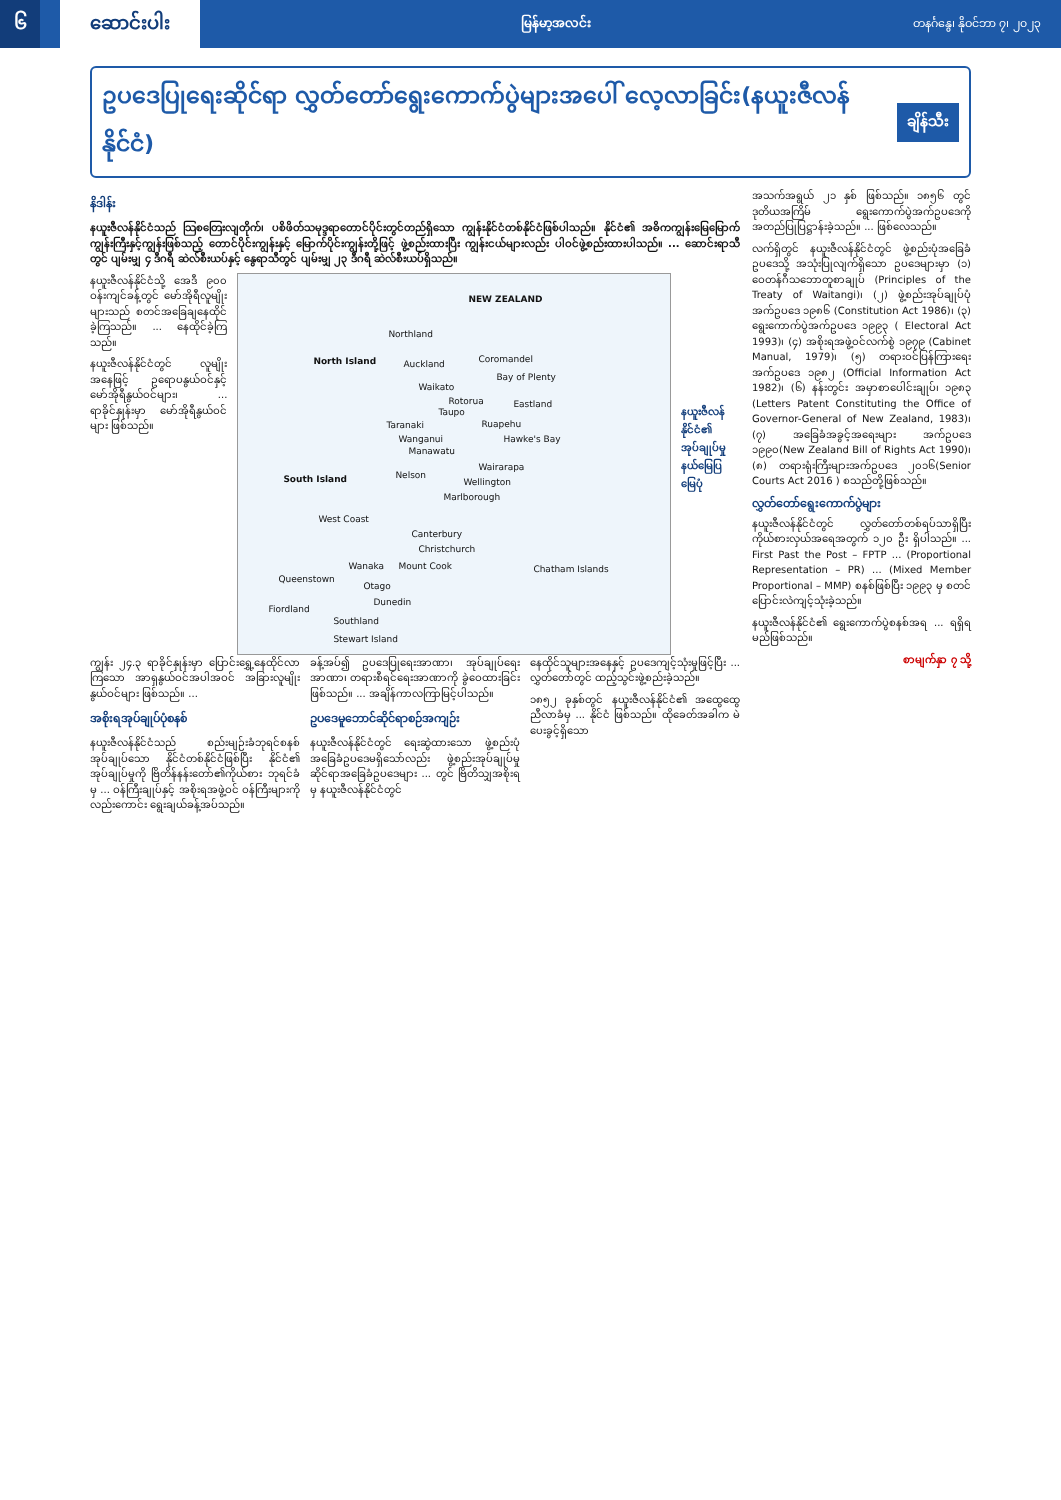၆
ဆောင်းပါး
မြန်မာ့အလင်း တနင်္ဂနွေ၊ နိုဝင်ဘာ ၇၊ ၂၀၂၃
ဥပဒေပြုရေးဆိုင်ရာ လွှတ်တော်ရွေးကောက်ပွဲများအပေါ် လေ့လာခြင်း(နယူးဇီလန်နိုင်ငံ)
ချိန်သီး
နိဒါန်း
နယူးဇီလန်နိုင်ငံသည် သြစတြေးလျတိုက်၊ ပစိဖိတ်သမုဒ္ဒရာတောင်ပိုင်းတွင်တည်ရှိသော ကျွန်းနိုင်ငံတစ်နိုင်ငံဖြစ်ပါသည်။ နိုင်ငံ၏ အဓိကကျွန်းမြေမြောက်ကျွန်းကြီးနှင့်ကျွန်းဖြစ်သည့် တောင်ပိုင်းကျွန်းနှင့် မြောက်ပိုင်းကျွန်းတို့ဖြင့် ဖွဲ့စည်းထားပြီး ကျွန်းငယ်များလည်း ပါဝင်ဖွဲ့စည်းထားပါသည်။ ... ဆောင်းရာသီတွင် ပျမ်းမျှ ၄ ဒီဂရီ ဆဲလ်စီးယပ်နှင့် နွေရာသီတွင် ပျမ်းမျှ ၂၃ ဒီဂရီ ဆဲလ်စီးယပ်ရှိသည်။
နယူးဇီလန်နိုင်ငံသို့ အေဒီ ၉၀၀ ဝန်းကျင်ခန့်တွင် မော်အိုရီလူမျိုးများသည် စတင်အခြေချနေထိုင်ခဲ့ကြသည်။ ... နေထိုင်ခဲ့ကြသည်။
နယူးဇီလန်နိုင်ငံတွင် လူမျိုးအနေဖြင့် ဥရောပနွယ်ဝင်နှင့် မော်အိုရီနွယ်ဝင်များ၊ ... ရာခိုင်နှုန်းမှာ မော်အိုရီနွယ်ဝင်များ ဖြစ်သည်။
NEW ZEALAND
Northland
North Island Auckland Coromandel
Bay of Plenty
Waikato
Rotorua Eastland
Taupo
Taranaki Ruapehu
Wanganui Hawke's Bay
Manawatu
Wairarapa
South Island Nelson
Wellington
Marlborough
West Coast
Canterbury
Christchurch
Wanaka Mount Cook Chatham Islands
Queenstown
Otago
Dunedin
Fiordland
Southland
Stewart Island
နယူးဇီလန် နိုင်ငံ၏ အုပ်ချုပ်မှု နယ်မြေပြ မြေပုံ
ကျွန်း ၂၄.၃ ရာခိုင်နှုန်းမှာ ပြောင်းရွှေ့နေထိုင်လာကြသော အာရှနွယ်ဝင်အပါအဝင် အခြားလူမျိုးနွယ်ဝင်များ ဖြစ်သည်။ ...
အစိုးရအုပ်ချုပ်ပုံစနစ်
နယူးဇီလန်နိုင်ငံသည် စည်းမျဉ်းခံဘုရင်စနစ်အုပ်ချုပ်သော နိုင်ငံတစ်နိုင်ငံဖြစ်ပြီး နိုင်ငံ၏ အုပ်ချုပ်မှုကို ဗြိတိန်နန်းတော်၏ကိုယ်စား ဘုရင်ခံမှ ... ဝန်ကြီးချုပ်နှင့် အစိုးရအဖွဲ့ဝင် ဝန်ကြီးများကို လည်းကောင်း ရွေးချယ်ခန့်အပ်သည်။
ခန့်အပ်၍ ဥပဒေပြုရေးအာဏာ၊ အုပ်ချုပ်ရေးအာဏာ၊ တရားစီရင်ရေးအာဏာကို ခွဲဝေထားခြင်းဖြစ်သည်။ ... အချိန်ကာလကြာမြင့်ပါသည်။
ဥပဒေမူဘောင်ဆိုင်ရာစဉ်အကျဉ်း
နယူးဇီလန်နိုင်ငံတွင် ရေးဆွဲထားသော ဖွဲ့စည်းပုံအခြေခံဥပဒေမရှိသော်လည်း ဖွဲ့စည်းအုပ်ချုပ်မှုဆိုင်ရာအခြေခံဥပဒေများ ... တွင် ဗြိတိသျှအစိုးရမှ နယူးဇီလန်နိုင်ငံတွင်
နေထိုင်သူများအနေနှင့် ဥပဒေကျင့်သုံးမှုဖြင့်ပြီး ... လွှတ်တော်တွင် ထည့်သွင်းဖွဲ့စည်းခဲ့သည်။
၁၈၅၂ ခုနှစ်တွင် နယူးဇီလန်နိုင်ငံ၏ အထွေထွေညီလာခံမှ ... နိုင်ငံ ဖြစ်သည်။ ထိုခေတ်အခါက မဲပေးခွင့်ရှိသော
အသက်အရွယ် ၂၁ နှစ် ဖြစ်သည်။ ၁၈၅၆ တွင် ဒုတိယအကြိမ် ရွေးကောက်ပွဲအက်ဥပဒေကို အတည်ပြုပြဋ္ဌာန်းခဲ့သည်။ ... ဖြစ်လေသည်။
လက်ရှိတွင် နယူးဇီလန်နိုင်ငံတွင် ဖွဲ့စည်းပုံအခြေခံဥပဒေသို့ အသုံးပြုလျက်ရှိသော ဥပဒေများမှာ (၁) ဝေတန်ဂီသဘောတူစာချုပ် (Principles of the Treaty of Waitangi)၊ (၂) ဖွဲ့စည်းအုပ်ချုပ်ပုံ အက်ဥပဒေ ၁၉၈၆ (Constitution Act 1986)၊ (၃) ရွေးကောက်ပွဲအက်ဥပဒေ ၁၉၉၃ ( Electoral Act 1993)၊ (၄) အစိုးရအဖွဲ့ဝင်လက်စွဲ ၁၉၇၉ (Cabinet Manual, 1979)၊ (၅) တရားဝင်ပြန်ကြားရေး အက်ဥပဒေ ၁၉၈၂ (Official Information Act 1982)၊ (၆) နန်းတွင်း အမှာစာပေါင်းချုပ်၊ ၁၉၈၃ (Letters Patent Constituting the Office of Governor-General of New Zealand, 1983)၊ (၇) အခြေခံအခွင့်အရေးများ အက်ဥပဒေ ၁၉၉၀(New Zealand Bill of Rights Act 1990)၊ (၈) တရားရုံးကြီးများအက်ဥပဒေ ၂၀၁၆(Senior Courts Act 2016 ) စသည်တို့ဖြစ်သည်။
လွှတ်တော်ရွေးကောက်ပွဲများ
နယူးဇီလန်နိုင်ငံတွင် လွှတ်တော်တစ်ရပ်သာရှိပြီး ကိုယ်စားလှယ်အရေအတွက် ၁၂၀ ဦး ရှိပါသည်။ ... First Past the Post – FPTP ... (Proportional Representation – PR) ... (Mixed Member Proportional – MMP) စနစ်ဖြစ်ပြီး ၁၉၉၃ မှ စတင်ပြောင်းလဲကျင့်သုံးခဲ့သည်။
နယူးဇီလန်နိုင်ငံ၏ ရွေးကောက်ပွဲစနစ်အရ ... ရရှိရမည်ဖြစ်သည်။
စာမျက်နှာ ၇ သို့